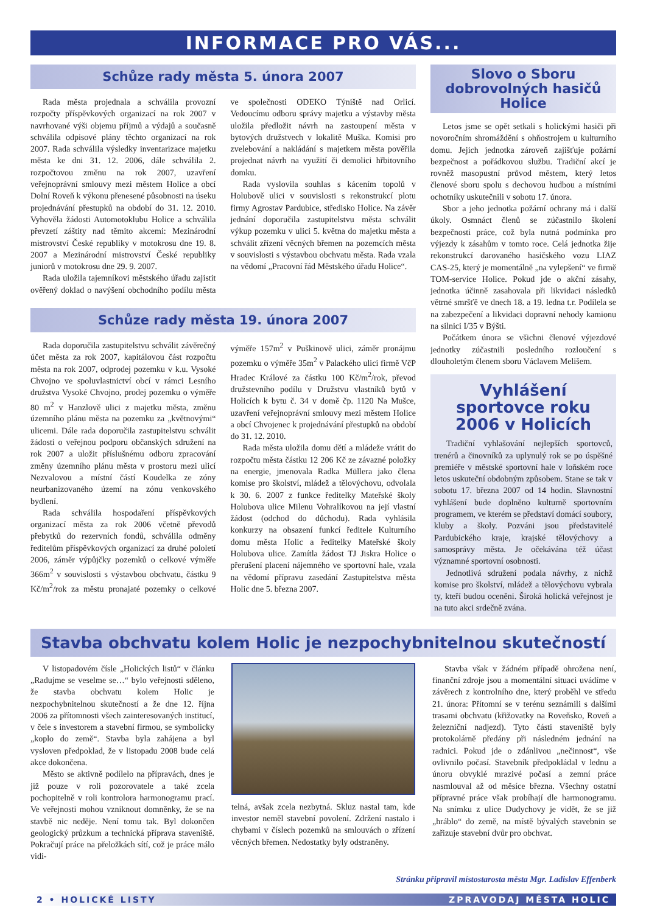INFORMACE PRO VÁS...
Schůze rady města 5. února 2007
Rada města projednala a schválila provozní rozpočty příspěvkových organizací na rok 2007 v navrhované výši objemu příjmů a výdajů a současně schválila odpisové plány těchto organizací na rok 2007. Rada schválila výsledky inventarizace majetku města ke dni 31. 12. 2006, dále schválila 2. rozpočtovou změnu na rok 2007, uzavření veřejnoprávní smlouvy mezi městem Holice a obcí Dolní Roveň k výkonu přenesené působnosti na úseku projednávání přestupků na období do 31. 12. 2010. Vyhověla žádosti Automotoklubu Holice a schválila převzetí záštity nad těmito akcemi: Mezinárodní mistrovství České republiky v motokrosu dne 19. 8. 2007 a Mezinárodní mistrovství České republiky juniorů v motokrosu dne 29. 9. 2007.
Rada uložila tajemníkovi městského úřadu zajistit ověřený doklad o navýšení obchodního podílu města ve společnosti ODEKO Týniště nad Orlicí. Vedoucímu odboru správy majetku a výstavby města uložila předložit návrh na zastoupení města v bytových družstvech v lokalitě Muška. Komisi pro zvelebování a nakládání s majetkem města pověřila projednat návrh na využití či demolici hřbitovního domku.
Rada vyslovila souhlas s kácením topolů v Holubově ulici v souvislosti s rekonstrukcí plotu firmy Agrostav Pardubice, středisko Holice. Na závěr jednání doporučila zastupitelstvu města schválit výkup pozemku v ulici 5. května do majetku města a schválit zřízení věcných břemen na pozemcích města v souvislosti s výstavbou obchvatu města. Rada vzala na vědomí „Pracovní řád Městského úřadu Holice“.
Schůze rady města 19. února 2007
Rada doporučila zastupitelstvu schválit závěrečný účet města za rok 2007, kapitálovou část rozpočtu města na rok 2007, odprodej pozemku v k.u. Vysoké Chvojno ve spoluvlastnictví obcí v rámci Lesního družstva Vysoké Chvojno, prodej pozemku o výměře 80 m<sup>2</sup> v Hanzlově ulici z majetku města, změnu územního plánu města na pozemku za „květnovými“ ulicemi. Dále rada doporučila zastupitelstvu schválit žádosti o veřejnou podporu občanských sdružení na rok 2007 a uložit příslušnému odboru zpracování změny územního plánu města v prostoru mezi ulicí Nezvalovou a místní částí Koudelka ze zóny neurbanizovaného území na zónu venkovského bydlení.
Rada schválila hospodaření příspěvkových organizací města za rok 2006 včetně převodů přebytků do rezervních fondů, schválila odměny ředitelům příspěvkových organizací za druhé pololetí 2006, záměr výpůjčky pozemků o celkové výměře 366m<sup>2</sup> v souvislosti s výstavbou obchvatu, částku 9 Kč/m<sup>2</sup>/rok za městu pronajaté pozemky o celkové výměře 157m<sup>2</sup> v Puškinově ulici, záměr pronájmu pozemku o výměře 35m<sup>2</sup> v Palackého ulici firmě VčP Hradec Králové za částku 100 Kč/m<sup>2</sup>/rok, převod družstevního podílu v Družstvu vlastníků bytů v Holicích k bytu č. 34 v domě čp. 1120 Na Mušce, uzavření veřejnoprávní smlouvy mezi městem Holice a obcí Chvojenec k projednávání přestupků na období do 31. 12. 2010.
Rada města uložila domu dětí a mládeže vrátit do rozpočtu města částku 12 206 Kč ze závazné položky na energie, jmenovala Radka Müllera jako člena komise pro školství, mládež a tělovýchovu, odvolala k 30. 6. 2007 z funkce ředitelky Mateřské školy Holubova ulice Milenu Vohralíkovou na její vlastní žádost (odchod do důchodu). Rada vyhlásila konkurzy na obsazení funkcí ředitele Kulturního domu města Holic a ředitelky Mateřské školy Holubova ulice. Zamítla žádost TJ Jiskra Holice o přerušení placení nájemného ve sportovní hale, vzala na vědomí přípravu zasedání Zastupitelstva města Holic dne 5. března 2007.
Slovo o Sboru dobrovolných hasičů Holice
Letos jsme se opět setkali s holickými hasiči při novoročním shromáždění s ohňostrojem u kulturního domu. Jejich jednotka zároveň zajišťuje požární bezpečnost a pořádkovou službu. Tradiční akcí je rovněž masopustní průvod městem, který letos členové sboru spolu s dechovou hudbou a místními ochotníky uskutečnili v sobotu 17. února.
Sbor a jeho jednotka požární ochrany má i další úkoly. Osmnáct členů se zúčastnilo školení bezpečnosti práce, což byla nutná podmínka pro výjezdy k zásahům v tomto roce. Celá jednotka žije rekonstrukcí darovaného hasičského vozu LIAZ CAS-25, který je momentálně „na vylepšení“ ve firmě TOM-service Holice. Pokud jde o akční zásahy, jednotka účinně zasahovala při likvidaci následků větrné smršťě ve dnech 18. a 19. ledna t.r. Podílela se na zabezpečení a likvidaci dopravní nehody kamionu na silnici I/35 v Býšti.
Počátkem února se všichni členové výjezdové jednotky zúčastnili posledního rozloučení s dlouholetým členem sboru Václavem Melišem.
Vyhlášení sportovce roku 2006 v Holicích
Tradiční vyhlašování nejlepších sportovců, trenérů a činovníků za uplynulý rok se po úspěšné premiéře v městské sportovní hale v loňském roce letos uskuteční obdobným způsobem. Stane se tak v sobotu 17. března 2007 od 14 hodin. Slavnostní vyhlášení bude doplněno kulturně sportovním programem, ve kterém se představí domácí soubory, kluby a školy. Pozváni jsou představitelé Pardubického kraje, krajské tělovýchovy a samosprávy města. Je očekávána též účast významné sportovní osobnosti.
Jednotlivá sdružení podala návrhy, z nichž komise pro školství, mládež a tělovýchovu vybrala ty, kteří budou oceněni. Široká holická veřejnost je na tuto akci srdečně zvána.
Stavba obchvatu kolem Holic je nezpochybnitelnou skutečností
V listopadovém čísle „Holických listů“ v článku „Radujme se veselme se…“ bylo veřejnosti sděleno, že stavba obchvatu kolem Holic je nezpochybnitelnou skutečností a že dne 12. října 2006 za přítomnosti všech zainteresovaných institucí, v čele s investorem a stavební firmou, se symbolicky „koplo do země“. Stavba byla zahájena a byl vysloven předpoklad, že v listopadu 2008 bude celá akce dokončena.
Město se aktivně podílelo na přípravách, dnes je již pouze v roli pozorovatele a také zcela pochopitelně v roli kontrolora harmonogramu prací. Ve veřejnosti mohou vzniknout domněnky, že se na stavbě nic neděje. Není tomu tak. Byl dokončen geologický průzkum a technická příprava staveniště. Pokračují práce na přeložkách sítí, což je práce málo vidi-
telná, avšak zcela nezbytná. Skluz nastal tam, kde investor neměl stavební povolení. Zdržení nastalo i chybami v číslech pozemků na smlouvách o zřízení věcných břemen. Nedostatky byly odstraněny.
Stavba však v žádném případě ohrožena není, finanční zdroje jsou a momentální situaci uvádíme v závěrech z kontrolního dne, který proběhl ve středu 21. února: Přítomní se v terénu seznámili s dalšími trasami obchvatu (křižovatky na Roveňsko, Roveň a železniční nadjezd). Tyto části staveniště byly protokolárně předány při následném jednání na radnici. Pokud jde o zdánlivou „nečinnost“, vše ovlivnilo počasí. Stavebník předpokládal v lednu a únoru obvyklé mrazivé počasí a zemní práce nasmlouval až od měsíce března. Všechny ostatní přípravné práce však probíhají dle harmonogramu. Na snímku z ulice Dudychovy je vidět, že se již „hráblo“ do země, na místě bývalých stavebnin se zařizuje stavební dvůr pro obchvat.
Stránku připravil místostarosta města Mgr. Ladislav Effenberk
2 • HOLICKÉ LISTY ZPRAVODAJ MĚSTA HOLIC